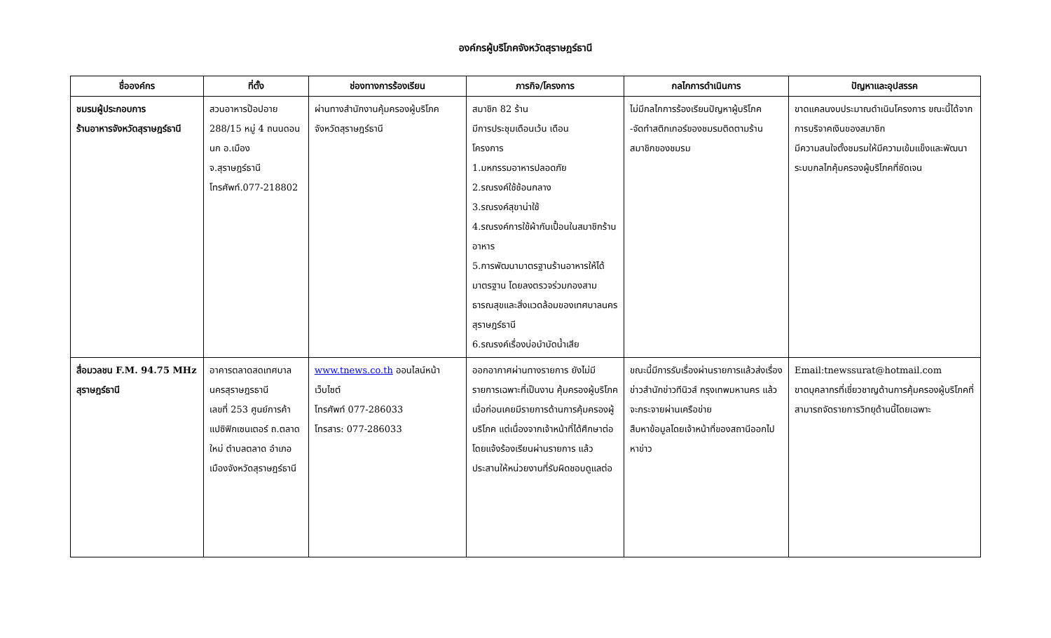องค์กรผู้บริโภคจังหวัดสุราษฎร์ธานี
| ชื่อองค์กร | ที่ตั้ง | ช่องทางการร้องเรียน | ภารกิจ/โครงการ | กลไกการดำเนินการ | ปัญหาและอุปสรรค |
| --- | --- | --- | --- | --- | --- |
| ชมรมผู้ประกอบการ ร้านอาหารจังหวัดสุราษฎร์ธานี | สวนอาหารป๊อปอาย 288/15 หมู่ 4 ถนนดอนนก อ.เมือง จ.สุราษฎร์ธานี โทรศัพท์.077-218802 | ผ่านทางสำนักงานคุ้มครองผู้บริโภคจังหวัดสุราษฎร์ธานี | สมาชิก 82 ร้าน มีการประชุมเดือนเว้น เดือน โครงการ 1.มหกรรมอาหารปลอดภัย 2.รณรงค์ใช้ช้อนกลาง 3.รณรงค์สุขาน่าใช้ 4.รณรงค์การใช้ผ้ากันเปื้อนในสมาชิกร้านอาหาร 5.การพัฒนามาตรฐานร้านอาหารให้ได้มาตรฐาน โดยลงตรวจร่วมกองสามธารณสุขและสิ่งแวดล้อมของเทศบาลนครสุราษฎร์ธานี 6.รณรงค์เรื่องบ่อบำบัดน้ำเสีย | ไม่มีกลไกการร้องเรียนปัญหาผู้บริโภค -จัดทำสติกเกอร์ของชมรมติดตามร้านสมาชิกของชมรม | ขาดแคลนงบประมาณดำเนินโครงการ ขณะนี้ได้จากการบริจาคเงินของสมาชิก มีความสนใจตั้งชมรมให้มีความเข้มแข็งและพัฒนาระบบกลไกคุ้มครองผู้บริโภคที่ชัดเจน |
| สื่อมวลชน F.M. 94.75 MHz สุราษฎร์ธานี | อาคารตลาดสดเทศบาลนครสุราษฎรธานี เลขที่ 253 ศูนย์การค้าแปซิฟิกเซนเตอร์ ถ.ตลาดใหม่ ตำบลตลาด อำเภอเมืองจังหวัดสุราษฎร์ธานี | www.tnews.co.th ออนไลน์หน้าเว็บไซต์ โทรศัพท์ 077-286033 โทรสาร: 077-286033 | ออกอากาศผ่านทางรายการ ยังไม่มีรายการเฉพาะที่เป็นงาน คุ้มครองผู้บริโภค เมื่อก่อนเคยมีรายการด้านการคุ้มครองผู้บริโภค แต่เนื่องจากเจ้าหน้าที่ได้ศึกษาต่อ โดยแจ้งร้องเรียนผ่านรายการ แล้วประสานให้หน่วยงานที่รับผิดชอบดูแลต่อ | ขณะนี้มีการรับเรื่องผ่านรายการแล้วส่งเรื่องข่าวสำนักข่าวทีนิวส์ กรุงเทพมหานคร แล้วจะกระจายผ่านเครือข่าย สืบหาข้อมูลโดยเจ้าหน้าที่ของสถานีออกไปหาข่าว | Email:tnewssurat@hotmail.com ขาดบุคลากรที่เชี่ยวชาญด้านการคุ้มครองผู้บริโภคที่สามารถจัดรายการวิทยุด้านนี้โดยเฉพาะ |